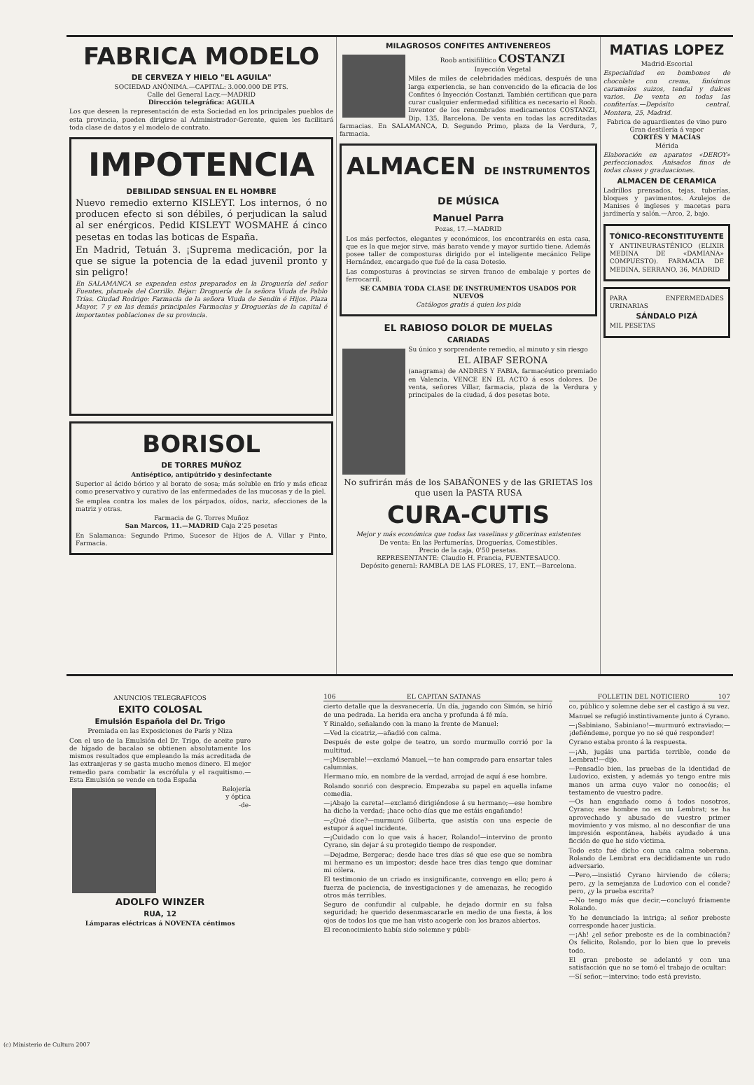FABRICA MODELO
DE CERVEZA Y HIELO "EL AGUILA"
SOCIEDAD ANÓNIMA.—CAPITAL: 3.000.000 DE PTS.
Calle del General Lacy.—MADRID
Dirección telegráfica: AGUILA
Los que deseen la representación de esta Sociedad en los principales pueblos de esta provincia, pueden dirigirse al Administrador-Gerente, quien les facilitará toda clase de datos y el modelo de contrato.
IMPOTENCIA
DEBILIDAD SENSUAL EN EL HOMBRE
Nuevo remedio externo KISLEYT. Los internos, ó no producen efecto si son débiles, ó perjudican la salud al ser enérgicos. Pedid KISLEYT WOSMAHE á cinco pesetas en todas las boticas de España.
En Madrid, Tetuán 3. ¡Suprema medicación, por la que se sigue la potencia de la edad juvenil pronto y sin peligro!
En SALAMANCA se expenden estos preparados en la Droguería del señor Fuentes, plazuela del Corrillo. Béjar: Droguería de la señora Viuda de Pablo Trías. Ciudad Rodrigo: Farmacia de la señora Viuda de Sendín é Hijos. Plaza Mayor, 7 y en las demás principales Farmacias y Droguerías de la capital é importantes poblaciones de su provincia.
BORISOL
DE TORRES MUÑOZ
Antiséptico, antipútrido y desinfectante
Superior al ácido bórico y al borato de sosa; más soluble en frío y más eficaz como preservativo y curativo de las enfermedades de las mucosas y de la piel.
Se emplea contra los males de los párpados, oídos, nariz, afecciones de la matriz y otras.
Farmacia de G. Torres Muñoz
San Marcos, 11.—MADRID Caja 2'25 pesetas
En Salamanca: Segundo Primo, Sucesor de Hijos de A. Villar y Pinto, Farmacia.
MILAGROSOS CONFITES ANTIVENEREOS
Roob antisifilítico COSTANZI
Inyección Vegetal
Miles de miles de celebridades médicas, después de una larga experiencia, se han convencido de la eficacia de los Confites ó Inyección Costanzi. También certifican que para curar cualquier enfermedad sifilítica es necesario el Roob. Inventor de los renombrados medicamentos COSTANZI, Dip. 135, Barcelona. De venta en todas las acreditadas farmacias. En SALAMANCA, D. Segundo Primo, plaza de la Verdura, 7, farmacia.
ALMACEN DE INSTRUMENTOS DE MÚSICA
Manuel Parra
Pozas, 17.—MADRID
Los más perfectos, elegantes y económicos, los encontraréis en esta casa, que es la que mejor sirve, más barato vende y mayor surtido tiene. Además posee taller de composturas dirigido por el inteligente mecánico Felipe Hernández, encargado que fué de la casa Dotesio.
Las composturas á provincias se sirven franco de embalaje y portes de ferrocarril.
SE CAMBIA TODA CLASE DE INSTRUMENTOS USADOS POR NUEVOS
Catálogos gratis á quien los pida
EL RABIOSO DOLOR DE MUELAS
CARIADAS
Su único y sorprendente remedio, al minuto y sin riesgo
EL AIBAF SERONA
(anagrama) de ANDRES Y FABIA, farmacéutico premiado en Valencia. VENCE EN EL ACTO á esos dolores. De venta, señores Villar, farmacia, plaza de la Verdura y principales de la ciudad, á dos pesetas bote.
No sufrirán más de los SABAÑONES y de las GRIETAS los que usen la PASTA RUSA
CURA-CUTIS
Mejor y más económica que todas las vaselinas y glicerinas existentes
De venta: En las Perfumerías, Droguerías, Comestibles.
Precio de la caja, 0'50 pesetas.
REPRESENTANTE: Claudio H. Francia, FUENTESAUCO.
Depósito general: RAMBLA DE LAS FLORES, 17, ENT.—Barcelona.
MATIAS LOPEZ
Madrid-Escorial
Especialidad en bombones de chocolate con crema, finísimos caramelos suizos, tendal y dulces varios. De venta en todas las confiterías.—Depósito central, Montera, 25, Madrid.
Fabrica de aguardientes de vino puro
Gran destilería á vapor
CORTÉS Y MACÍAS
Mérida
Elaboración en aparatos «DEROY» perfeccionados. Anisados finos de todas clases y graduaciones.
ALMACEN DE CERAMICA
Ladrillos prensados, tejas, tuberías, bloques y pavimentos. Azulejos de Manises é ingleses y macetas para jardinería y salón.—Arco, 2, bajo.
TÓNICO-RECONSTITUYENTE
Y ANTINEURASTÉNICO (ELIXIR MEDINA DE «DAMIANA» COMPUESTO). FARMACIA DE MEDINA, SERRANO, 36, MADRID
PARA ENFERMEDADES URINARIAS
SÁNDALO PIZÁ
MIL PESETAS
ANUNCIOS TELEGRAFICOS
EXITO COLOSAL
Emulsión Española del Dr. Trigo
Premiada en las Exposiciones de París y Niza
Con el uso de la Emulsión del Dr. Trigo, de aceite puro de hígado de bacalao se obtienen absolutamente los mismos resultados que empleando la más acreditada de las extranjeras y se gasta mucho menos dinero. El mejor remedio para combatir la escrófula y el raquitismo.—Esta Emulsión se vende en toda España
Relojería
y óptica
-de-
ADOLFO WINZER
RUA, 12
Lámparas eléctricas á NOVENTA céntimos
106 EL CAPITAN SATANAS
cierto detalle que la desvanecería. Un día, jugando con Simón, se hirió de una pedrada. La herida era ancha y profunda á fé mía.
Y Rinaldo, señalando con la mano la frente de Manuel:
—Ved la cicatriz,—añadió con calma.
Después de este golpe de teatro, un sordo murmullo corrió por la multitud.
—¡Miserable!—exclamó Manuel,—te han comprado para ensartar tales calumnias.
Hermano mío, en nombre de la verdad, arrojad de aquí á ese hombre.
Rolando sonrió con desprecio. Empezaba su papel en aquella infame comedia.
—¡Abajo la careta!—exclamó dirigiéndose á su hermano;—ese hombre ha dicho la verdad; ¡hace ocho días que me estáis engañando!
—¿Qué dice?—murmuró Gilberta, que asistía con una especie de estupor á aquel incidente.
—¡Cuidado con lo que vais á hacer, Rolando!—intervino de pronto Cyrano, sin dejar á su protegido tiempo de responder.
—Dejadme, Bergerac; desde hace tres días sé que ese que se nombra mi hermano es un impostor; desde hace tres días tengo que dominar mi cólera.
El testimonio de un criado es insignificante, convengo en ello; pero á fuerza de paciencia, de investigaciones y de amenazas, he recogido otros más terribles.
Seguro de confundir al culpable, he dejado dormir en su falsa seguridad; he querido desenmascararle en medio de una fiesta, á los ojos de todos los que me han visto acogerle con los brazos abiertos.
El reconocimiento había sido solemne y públi-
FOLLETIN DEL NOTICIERO 107
co, público y solemne debe ser el castigo á su vez.
Manuel se refugió instintivamente junto á Cyrano.
—¡Sabiniano, Sabiniano!—murmuró extraviado;—¡defiéndeme, porque yo no sé qué responder!
Cyrano estaba pronto á la respuesta.
—¡Ah, jugáis una partida terrible, conde de Lembrat!—dijo.
—Pensadlo bien, las pruebas de la identidad de Ludovico, existen, y además yo tengo entre mis manos un arma cuyo valor no conocéis; el testamento de vuestro padre.
—Os han engañado como á todos nosotros, Cyrano; ese hombre no es un Lembrat; se ha aprovechado y abusado de vuestro primer movimiento y vos mismo, al no desconfiar de una impresión espontánea, habéis ayudado á una ficción de que he sido víctima.
Todo esto fué dicho con una calma soberana. Rolando de Lembrat era decididamente un rudo adversario.
—Pero,—insistió Cyrano hirviendo de cólera; pero, ¿y la semejanza de Ludovico con el conde? pero, ¿y la prueba escrita?
—No tengo más que decir,—concluyó friamente Rolando.
Yo he denunciado la intriga; al señor preboste corresponde hacer justicia.
—¡Ah! ¿el señor preboste es de la combinación? Os felicito, Rolando, por lo bien que lo preveis todo.
El gran preboste se adelantó y con una satisfacción que no se tomó el trabajo de ocultar:
—Sí señor,—intervino; todo está previsto.
(c) Ministerio de Cultura 2007